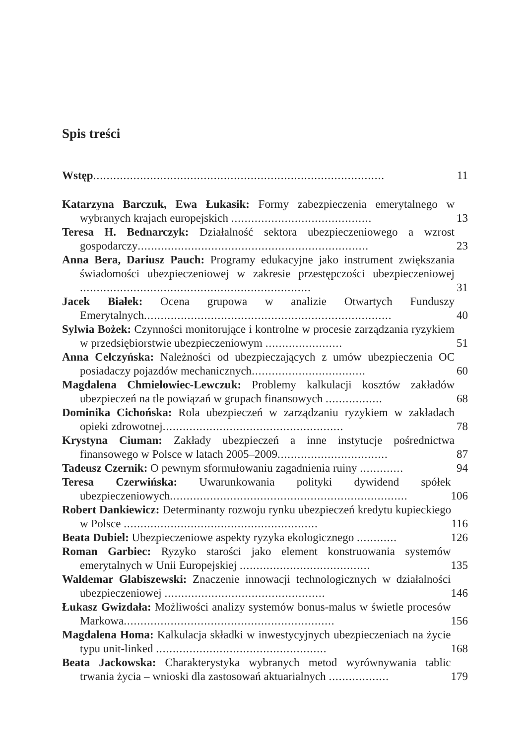Spis treści
Wstęp.......................................................................................
11
Katarzyna Barczuk, Ewa Łukasik: Formy zabezpieczenia emerytalnego w wybranych krajach europejskich ..........................................
13
Teresa H. Bednarczyk: Działalność sektora ubezpieczeniowego a wzrost gospodarczy.....................................................................
23
Anna Bera, Dariusz Pauch: Programy edukacyjne jako instrument zwiększania świadomości ubezpieczeniowej w zakresie przestępczości ubezpieczeniowej .....................................................................
31
Jacek Białek: Ocena grupowa w analizie Otwartych Funduszy Emerytalnych..........................................................................
40
Sylwia Bożek: Czynności monitorujące i kontrolne w procesie zarządzania ryzykiem w przedsiębiorstwie ubezpieczeniowym .......................
51
Anna Celczyńska: Należności od ubezpieczających z umów ubezpieczenia OC posiadaczy pojazdów mechanicznych..................................
60
Magdalena Chmielowiec-Lewczuk: Problemy kalkulacji kosztów zakładów ubezpieczeń na tle powiązań w grupach finansowych .................
68
Dominika Cichońska: Rola ubezpieczeń w zarządzaniu ryzykiem w zakładach opieki zdrowotnej......................................................
78
Krystyna Ciuman: Zakłady ubezpieczeń a inne instytucje pośrednictwa finansowego w Polsce w latach 2005–2009.................................
87
Tadeusz Czernik: O pewnym sformułowaniu zagadnienia ruiny .............
94
Teresa Czerwińska: Uwarunkowania polityki dywidend spółek ubezpieczeniowych.......................................................................
106
Robert Dankiewicz: Determinanty rozwoju rynku ubezpieczeń kredytu kupieckiego w Polsce ..........................................................
116
Beata Dubiel: Ubezpieczeniowe aspekty ryzyka ekologicznego ............
126
Roman Garbiec: Ryzyko starości jako element konstruowania systemów emerytalnych w Unii Europejskiej .......................................
135
Waldemar Glabiszewski: Znaczenie innowacji technologicznych w działalności ubezpieczeniowej ................................................
146
Łukasz Gwizdała: Możliwości analizy systemów bonus-malus w świetle procesów Markowa...............................................................
156
Magdalena Homa: Kalkulacja składki w inwestycyjnych ubezpieczeniach na życie typu unit-linked ...................................................
168
Beata Jackowska: Charakterystyka wybranych metod wyrównywania tablic trwania życia – wnioski dla zastosowań aktuarialnych ..................
179